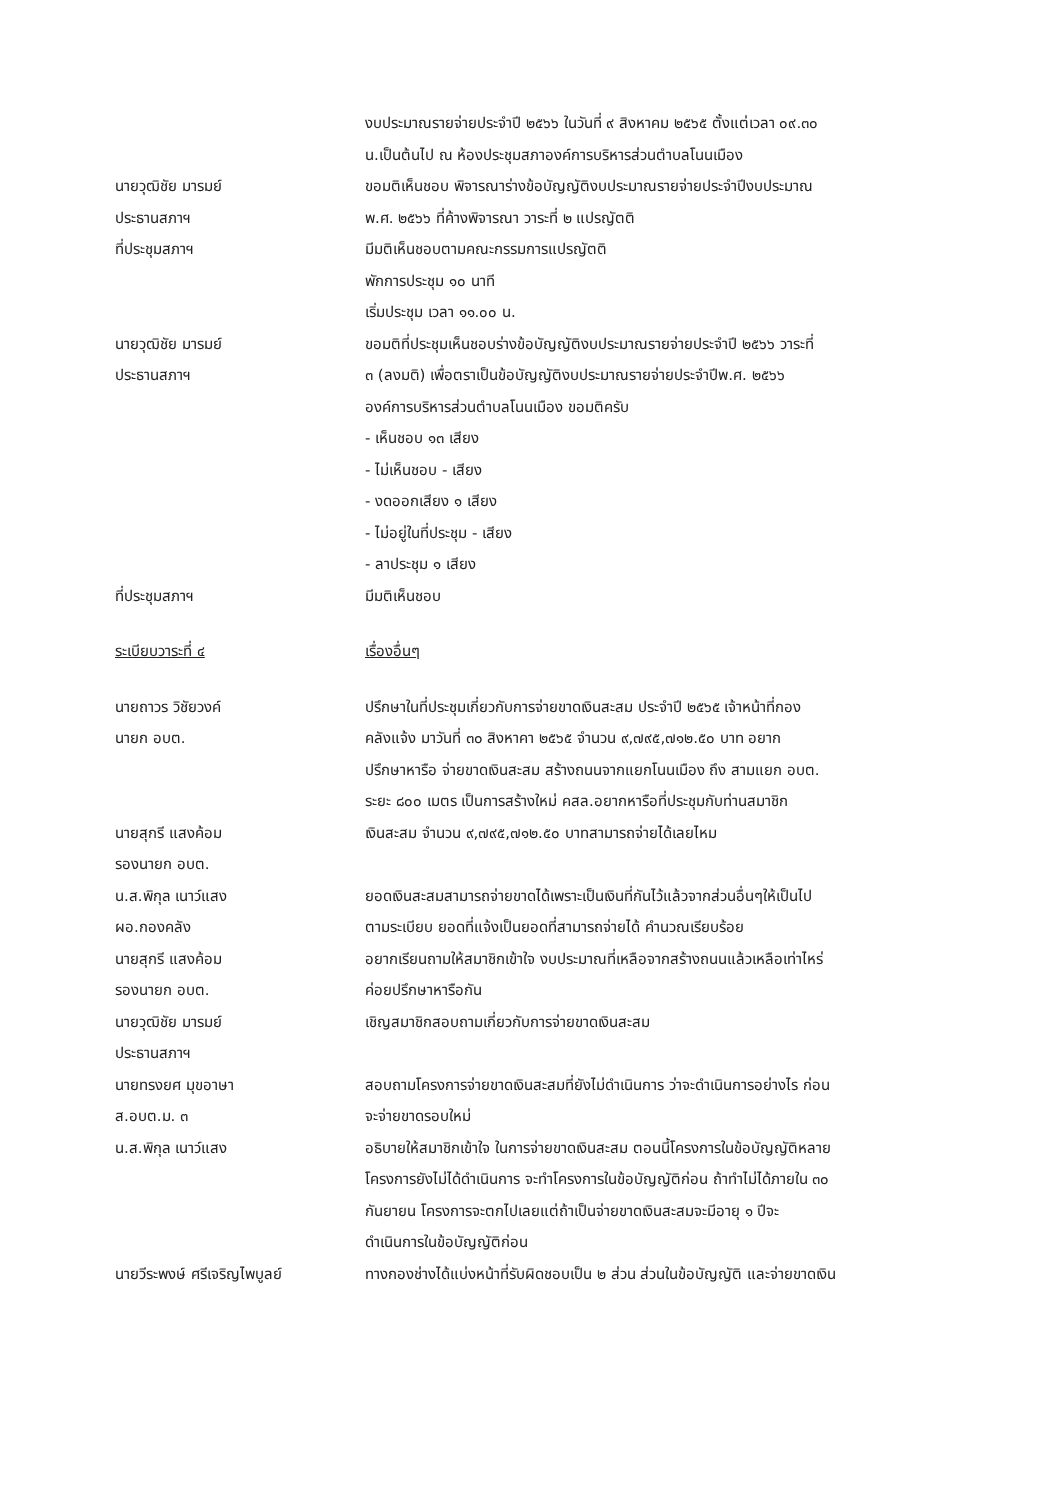งบประมาณรายจ่ายประจำปี ๒๕๖๖ ในวันที่ ๙ สิงหาคม ๒๕๖๕ ตั้งแต่เวลา ๐๙.๓๐
น.เป็นต้นไป ณ ห้องประชุมสภาองค์การบริหารส่วนตำบลโนนเมือง
นายวุฒิชัย มารมย์
ประธานสภาฯ
ขอมติเห็นชอบ พิจารณาร่างข้อบัญญัติงบประมาณรายจ่ายประจำปีงบประมาณ
พ.ศ. ๒๕๖๖ ที่ค้างพิจารณา วาระที่ ๒ แปรญัตติ
ที่ประชุมสภาฯ มีมติเห็นชอบตามคณะกรรมการแปรญัตติ
พักการประชุม ๑๐ นาที
เริ่มประชุม เวลา ๑๑.๐๐ น.
นายวุฒิชัย มารมย์
ประธานสภาฯ
ขอมติที่ประชุมเห็นชอบร่างข้อบัญญัติงบประมาณรายจ่ายประจำปี ๒๕๖๖ วาระที่
๓ (ลงมติ) เพื่อตราเป็นข้อบัญญัติงบประมาณรายจ่ายประจำปีพ.ศ. ๒๕๖๖
องค์การบริหารส่วนตำบลโนนเมือง ขอมติครับ
- เห็นชอบ ๑๓ เสียง
- ไม่เห็นชอบ - เสียง
- งดออกเสียง ๑ เสียง
- ไม่อยู่ในที่ประชุม - เสียง
- ลาประชุม ๑ เสียง
ที่ประชุมสภาฯ มีมติเห็นชอบ
ระเบียบวาระที่ ๔ เรื่องอื่นๆ
นายถาวร วิชัยวงค์
นายก อบต.
ปรึกษาในที่ประชุมเกี่ยวกับการจ่ายขาดเงินสะสม ประจำปี ๒๕๖๕ เจ้าหน้าที่กอง
คลังแจ้ง มาวันที่ ๓๐ สิงหาคา ๒๕๖๕ จำนวน ๙,๗๙๕,๗๑๒.๕๐ บาท อยาก
ปรึกษาหารือ จ่ายขาดเงินสะสม สร้างถนนจากแยกโนนเมือง ถึง สามแยก อบต.
ระยะ ๘๐๐ เมตร เป็นการสร้างใหม่ คสล.อยากหารือที่ประชุมกับท่านสมาชิก
นายสุกรี แสงค้อม
รองนายก อบต.
เงินสะสม จำนวน ๙,๗๙๕,๗๑๒.๕๐ บาทสามารถจ่ายได้เลยไหม
น.ส.พิกุล เนาว์แสง
ผอ.กองคลัง
ยอดเงินสะสมสามารถจ่ายขาดได้เพราะเป็นเงินที่กันไว้แล้วจากส่วนอื่นๆให้เป็นไป
ตามระเบียบ ยอดที่แจ้งเป็นยอดที่สามารถจ่ายได้ คำนวณเรียบร้อย
นายสุกรี แสงค้อม
รองนายก อบต.
อยากเรียนถามให้สมาชิกเข้าใจ งบประมาณที่เหลือจากสร้างถนนแล้วเหลือเท่าไหร่
ค่อยปรึกษาหารือกัน
นายวุฒิชัย มารมย์
ประธานสภาฯ
เชิญสมาชิกสอบถามเกี่ยวกับการจ่ายขาดเงินสะสม
นายทรงยศ มุขอาษา
ส.อบต.ม. ๓
สอบถามโครงการจ่ายขาดเงินสะสมที่ยังไม่ดำเนินการ ว่าจะดำเนินการอย่างไร ก่อน
จะจ่ายขาดรอบใหม่
น.ส.พิกุล เนาว์แสง อธิบายให้สมาชิกเข้าใจ ในการจ่ายขาดเงินสะสม ตอนนี้โครงการในข้อบัญญัติหลาย
โครงการยังไม่ได้ดำเนินการ จะทำโครงการในข้อบัญญัติก่อน ถ้าทำไม่ได้ภายใน ๓๐
กันยายน โครงการจะตกไปเลยแต่ถ้าเป็นจ่ายขาดเงินสะสมจะมีอายุ ๑ ปีจะ
ดำเนินการในข้อบัญญัติก่อน
นายวีระพงษ์ ศรีเจริญไพบูลย์ ทางกองช่างได้แบ่งหน้าที่รับผิดชอบเป็น ๒ ส่วน ส่วนในข้อบัญญัติ และจ่ายขาดเงิน